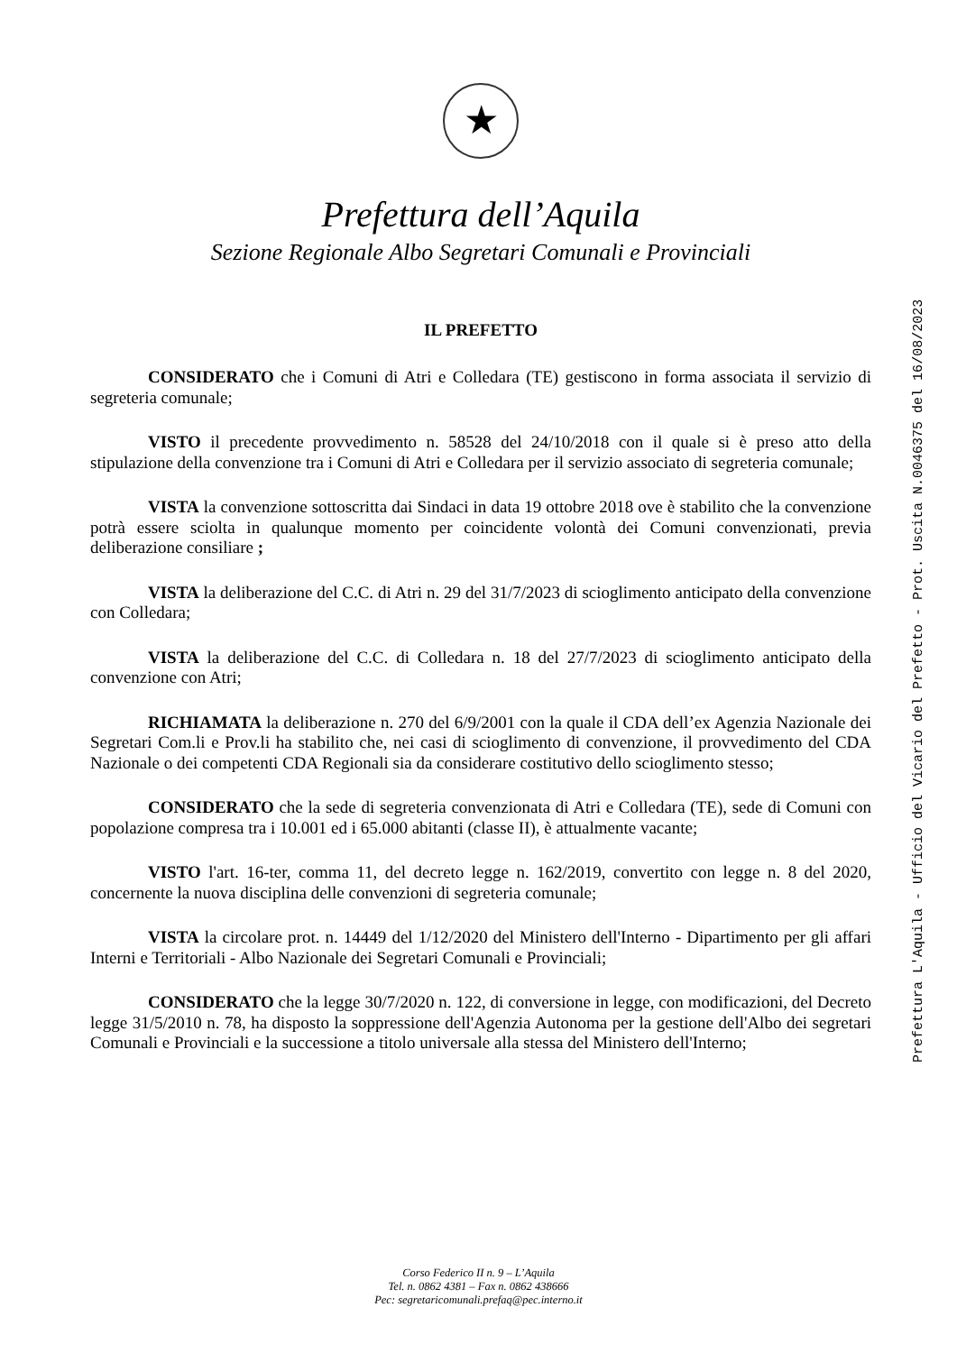★
Prefettura dell’Aquila
Sezione Regionale Albo Segretari Comunali e Provinciali
IL PREFETTO
CONSIDERATO che i Comuni di Atri e Colledara (TE) gestiscono in forma associata il servizio di segreteria comunale;
VISTO il precedente provvedimento n. 58528 del 24/10/2018 con il quale si è preso atto della stipulazione della convenzione tra i Comuni di Atri e Colledara per il servizio associato di segreteria comunale;
VISTA la convenzione sottoscritta dai Sindaci in data 19 ottobre 2018 ove è stabilito che la convenzione potrà essere sciolta in qualunque momento per coincidente volontà dei Comuni convenzionati, previa deliberazione consiliare ;
VISTA la deliberazione del C.C. di Atri n. 29 del 31/7/2023 di scioglimento anticipato della convenzione con Colledara;
VISTA la deliberazione del C.C. di Colledara n. 18 del 27/7/2023 di scioglimento anticipato della convenzione con Atri;
RICHIAMATA la deliberazione n. 270 del 6/9/2001 con la quale il CDA dell’ex Agenzia Nazionale dei Segretari Com.li e Prov.li ha stabilito che, nei casi di scioglimento di convenzione, il provvedimento del CDA Nazionale o dei competenti CDA Regionali sia da considerare costitutivo dello scioglimento stesso;
CONSIDERATO che la sede di segreteria convenzionata di Atri e Colledara (TE), sede di Comuni con popolazione compresa tra i 10.001 ed i 65.000 abitanti (classe II), è attualmente vacante;
VISTO l'art. 16-ter, comma 11, del decreto legge n. 162/2019, convertito con legge n. 8 del 2020, concernente la nuova disciplina delle convenzioni di segreteria comunale;
VISTA la circolare prot. n. 14449 del 1/12/2020 del Ministero dell'Interno - Dipartimento per gli affari Interni e Territoriali - Albo Nazionale dei Segretari Comunali e Provinciali;
CONSIDERATO che la legge 30/7/2020 n. 122, di conversione in legge, con modificazioni, del Decreto legge 31/5/2010 n. 78, ha disposto la soppressione dell'Agenzia Autonoma per la gestione dell'Albo dei segretari Comunali e Provinciali e la successione a titolo universale alla stessa del Ministero dell'Interno;
Prefettura L'Aquila - Ufficio del Vicario del Prefetto - Prot. Uscita N.0046375 del 16/08/2023
Corso Federico II n. 9 – L’Aquila
Tel. n. 0862 4381 – Fax n. 0862 438666
Pec: segretaricomunali.prefaq@pec.interno.it